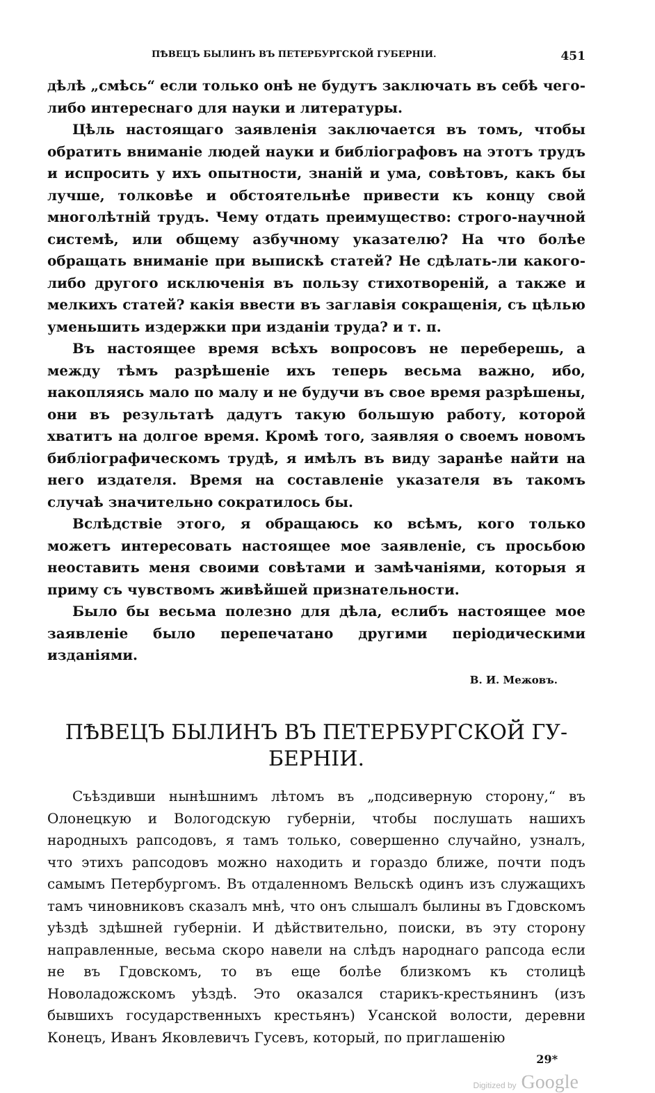ПѢВЕЦЪ БЫЛИНЪ ВЪ ПЕТЕРБУРГСКОЙ ГУБЕРНІИ. 451
дѣлѣ „смѣсь“ если только онѣ не будутъ заключать въ себѣ чего-либо интереснаго для науки и литературы.
Цѣль настоящаго заявленія заключается въ томъ, чтобы обратить вниманіе людей науки и библіографовъ на этотъ трудъ и испросить у ихъ опытности, знаній и ума, совѣтовъ, какъ бы лучше, толковѣе и обстоятельнѣе привести къ концу свой многолѣтній трудъ. Чему отдать преимущество: строго-научной системѣ, или общему азбучному указателю? На что болѣе обращать вниманіе при выпискѣ статей? Не сдѣлать-ли какого-либо другого исключенія въ пользу стихотвореній, а также и мелкихъ статей? какія ввести въ заглавія сокращенія, съ цѣлью уменьшить издержки при изданіи труда? и т. п.
Въ настоящее время всѣхъ вопросовъ не переберешь, а между тѣмъ разрѣшеніе ихъ теперь весьма важно, ибо, накопляясь мало по малу и не будучи въ свое время разрѣшены, они въ результатѣ дадутъ такую большую работу, которой хватитъ на долгое время. Кромѣ того, заявляя о своемъ новомъ библіографическомъ трудѣ, я имѣлъ въ виду заранѣе найти на него издателя. Время на составленіе указателя въ такомъ случаѣ значительно сократилось бы.
Вслѣдствіе этого, я обращаюсь ко всѣмъ, кого только можетъ интересовать настоящее мое заявленіе, съ просьбою неоставить меня своими совѣтами и замѣчаніями, которыя я приму съ чувствомъ живѣйшей признательности.
Было бы весьма полезно для дѣла, еслибъ настоящее мое заявленіе было перепечатано другими періодическими изданіями.
В. И. Межовъ.
ПѢВЕЦЪ БЫЛИНЪ ВЪ ПЕТЕРБУРГСКОЙ ГУ-
БЕРНІИ.
Съѣздивши нынѣшнимъ лѣтомъ въ „подсиверную сторону,“ въ Олонецкую и Вологодскую губерніи, чтобы послушать нашихъ народныхъ рапсодовъ, я тамъ только, совершенно случайно, узналъ, что этихъ рапсодовъ можно находить и гораздо ближе, почти подъ самымъ Петербургомъ. Въ отдаленномъ Вельскѣ одинъ изъ служащихъ тамъ чиновниковъ сказалъ мнѣ, что онъ слышалъ былины въ Гдовскомъ уѣздѣ здѣшней губерніи. И дѣйствительно, поиски, въ эту сторону направленные, весьма скоро навели на слѣдъ народнаго рапсода если не въ Гдовскомъ, то въ еще болѣе близкомъ къ столицѣ Новоладожскомъ уѣздѣ. Это оказался старикъ-крестьянинъ (изъ бывшихъ государственныхъ крестьянъ) Усанской волости, деревни Конецъ, Иванъ Яковлевичъ Гусевъ, который, по приглашенію
29*
Digitized by Google